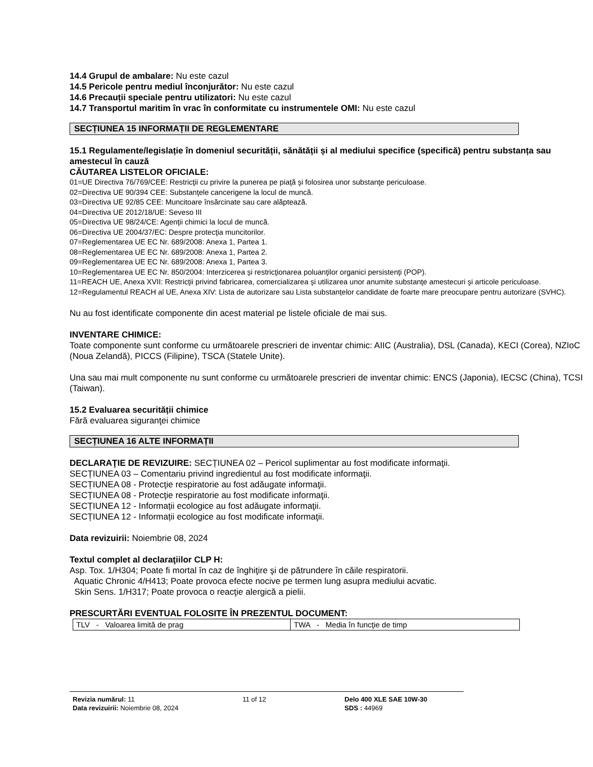14.4 Grupul de ambalare: Nu este cazul
14.5 Pericole pentru mediul înconjurător: Nu este cazul
14.6 Precauții speciale pentru utilizatori: Nu este cazul
14.7 Transportul maritim în vrac în conformitate cu instrumentele OMI: Nu este cazul
SECȚIUNEA 15 INFORMAȚII DE REGLEMENTARE
15.1 Regulamente/legislație în domeniul securității, sănătății și al mediului specifice (specifică) pentru substanța sau amestecul în cauză
CĂUTAREA LISTELOR OFICIALE:
01=UE Directiva 76/769/CEE: Restricţii cu privire la punerea pe piaţă şi folosirea unor substanţe periculoase.
02=Directiva UE 90/394 CEE: Substanţele cancerigene la locul de muncă.
03=Directiva UE 92/85 CEE: Muncitoare însărcinate sau care alăptează.
04=Directiva UE 2012/18/UE: Seveso III
05=Directiva UE 98/24/CE: Agenţii chimici la locul de muncă.
06=Directiva UE 2004/37/EC: Despre protecţia muncitorilor.
07=Reglementarea UE EC Nr. 689/2008: Anexa 1, Partea 1.
08=Reglementarea UE EC Nr. 689/2008: Anexa 1, Partea 2.
09=Reglementarea UE EC Nr. 689/2008: Anexa 1, Partea 3.
10=Reglementarea UE EC Nr. 850/2004: Interzicerea şi restricţionarea poluanţilor organici persistenţi (POP).
11=REACH UE, Anexa XVII: Restricţii privind fabricarea, comercializarea şi utilizarea unor anumite substanţe amestecuri şi articole periculoase.
12=Regulamentul REACH al UE, Anexa XIV: Lista de autorizare sau Lista substanțelor candidate de foarte mare preocupare pentru autorizare (SVHC).
Nu au fost identificate componente din acest material pe listele oficiale de mai sus.
INVENTARE CHIMICE:
Toate componente sunt conforme cu următoarele prescrieri de inventar chimic: AIIC (Australia), DSL (Canada), KECI (Corea), NZIoC (Noua Zelandă), PICCS (Filipine), TSCA (Statele Unite).
Una sau mai mult componente nu sunt conforme cu următoarele prescrieri de inventar chimic: ENCS (Japonia), IECSC (China), TCSI (Taiwan).
15.2 Evaluarea securității chimice
Fără evaluarea siguranţei chimice
SECȚIUNEA 16 ALTE INFORMAȚII
DECLARAŢIE DE REVIZUIRE: SECȚIUNEA 02 – Pericol suplimentar au fost modificate informaţii.
SECȚIUNEA 03 – Comentariu privind ingredientul au fost modificate informaţii.
SECȚIUNEA 08 - Protecţie respiratorie au fost adăugate informaţii.
SECȚIUNEA 08 - Protecţie respiratorie au fost modificate informaţii.
SECȚIUNEA 12 - Informații ecologice au fost adăugate informaţii.
SECȚIUNEA 12 - Informații ecologice au fost modificate informaţii.
Data revizuirii: Noiembrie 08, 2024
Textul complet al declaraţiilor CLP H:
Asp. Tox. 1/H304; Poate fi mortal în caz de înghiţire şi de pătrundere în căile respiratorii.
Aquatic Chronic 4/H413; Poate provoca efecte nocive pe termen lung asupra mediului acvatic.
Skin Sens. 1/H317; Poate provoca o reacţie alergică a pielii.
PRESCURTĂRI EVENTUAL FOLOSITE ÎN PREZENTUL DOCUMENT:
| TLV - Valoarea limită de prag | TWA - Media în funcţie de timp |
Revizia numărul: 11
Data revizuirii: Noiembrie 08, 2024
11 of 12 Delo 400 XLE SAE 10W-30
SDS : 44969